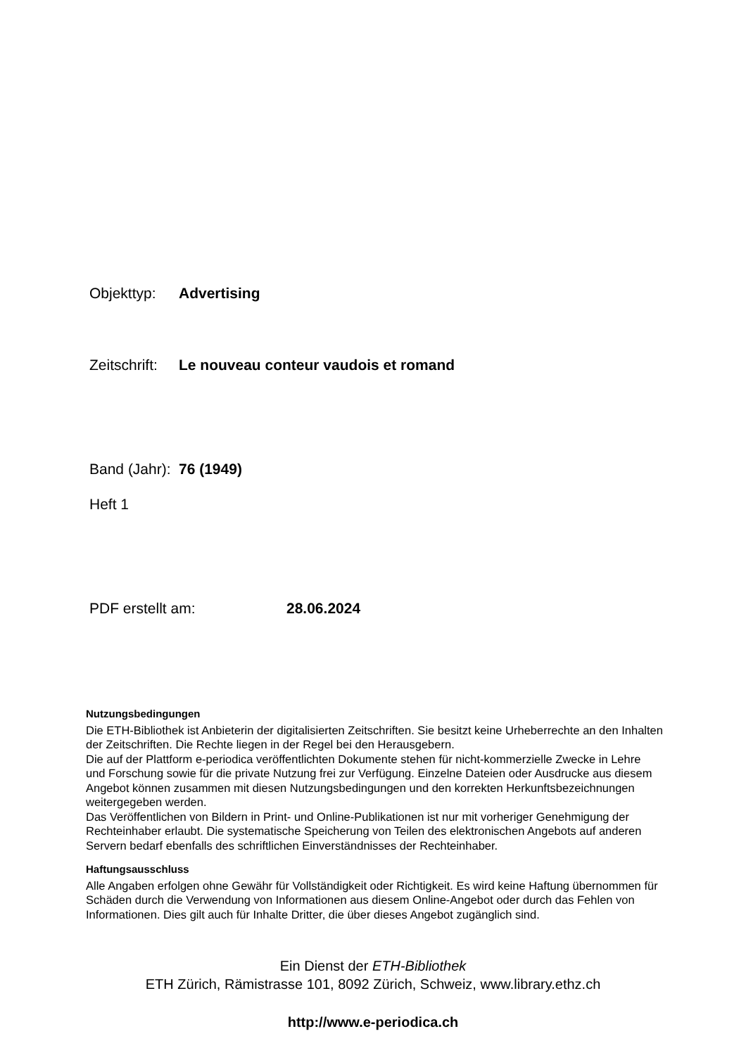Objekttyp: Advertising
Zeitschrift: Le nouveau conteur vaudois et romand
Band (Jahr): 76 (1949)
Heft 1
PDF erstellt am: 28.06.2024
Nutzungsbedingungen
Die ETH-Bibliothek ist Anbieterin der digitalisierten Zeitschriften. Sie besitzt keine Urheberrechte an den Inhalten der Zeitschriften. Die Rechte liegen in der Regel bei den Herausgebern.
Die auf der Plattform e-periodica veröffentlichten Dokumente stehen für nicht-kommerzielle Zwecke in Lehre und Forschung sowie für die private Nutzung frei zur Verfügung. Einzelne Dateien oder Ausdrucke aus diesem Angebot können zusammen mit diesen Nutzungsbedingungen und den korrekten Herkunftsbezeichnungen weitergegeben werden.
Das Veröffentlichen von Bildern in Print- und Online-Publikationen ist nur mit vorheriger Genehmigung der Rechteinhaber erlaubt. Die systematische Speicherung von Teilen des elektronischen Angebots auf anderen Servern bedarf ebenfalls des schriftlichen Einverständnisses der Rechteinhaber.
Haftungsausschluss
Alle Angaben erfolgen ohne Gewähr für Vollständigkeit oder Richtigkeit. Es wird keine Haftung übernommen für Schäden durch die Verwendung von Informationen aus diesem Online-Angebot oder durch das Fehlen von Informationen. Dies gilt auch für Inhalte Dritter, die über dieses Angebot zugänglich sind.
Ein Dienst der ETH-Bibliothek
ETH Zürich, Rämistrasse 101, 8092 Zürich, Schweiz, www.library.ethz.ch
http://www.e-periodica.ch